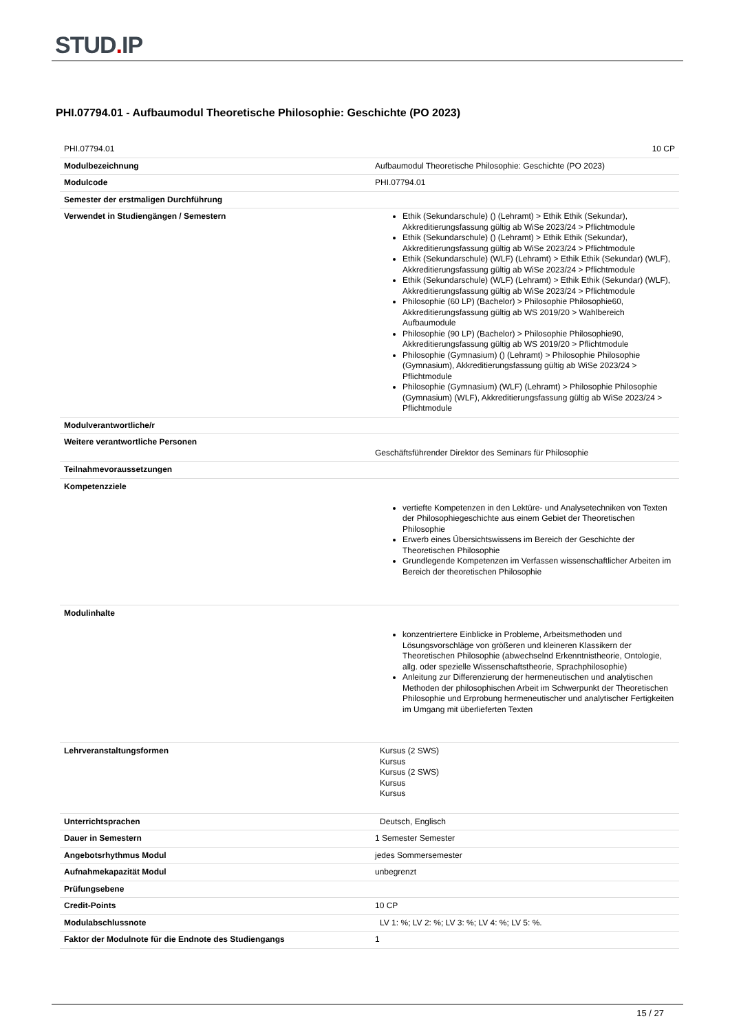STUD. IP
PHI.07794.01 - Aufbaumodul Theoretische Philosophie: Geschichte (PO 2023)
| PHI.07794.01 | 10 CP |
| Modulbezeichnung | Aufbaumodul Theoretische Philosophie: Geschichte (PO 2023) |
| Modulcode | PHI.07794.01 |
| Semester der erstmaligen Durchführung | |
| Verwendet in Studiengängen / Semestern | Ethik (Sekundarschule) () (Lehramt) > Ethik Ethik (Sekundar), Akkreditierungsfassung gültig ab WiSe 2023/24 > Pflichtmodule Ethik (Sekundarschule) () (Lehramt) > Ethik Ethik (Sekundar), Akkreditierungsfassung gültig ab WiSe 2023/24 > Pflichtmodule Ethik (Sekundarschule) (WLF) (Lehramt) > Ethik Ethik (Sekundar) (WLF), Akkreditierungsfassung gültig ab WiSe 2023/24 > Pflichtmodule Ethik (Sekundarschule) (WLF) (Lehramt) > Ethik Ethik (Sekundar) (WLF), Akkreditierungsfassung gültig ab WiSe 2023/24 > Pflichtmodule Philosophie (60 LP) (Bachelor) > Philosophie Philosophie60, Akkreditierungsfassung gültig ab WS 2019/20 > Wahlbereich Aufbaumodule Philosophie (90 LP) (Bachelor) > Philosophie Philosophie90, Akkreditierungsfassung gültig ab WS 2019/20 > Pflichtmodule Philosophie (Gymnasium) () (Lehramt) > Philosophie Philosophie (Gymnasium), Akkreditierungsfassung gültig ab WiSe 2023/24 > Pflichtmodule Philosophie (Gymnasium) (WLF) (Lehramt) > Philosophie Philosophie (Gymnasium) (WLF), Akkreditierungsfassung gültig ab WiSe 2023/24 > Pflichtmodule |
| Modulverantwortliche/r | |
| Weitere verantwortliche Personen | Geschäftsführender Direktor des Seminars für Philosophie |
| Teilnahmevoraussetzungen | |
| Kompetenzziele | vertiefte Kompetenzen in den Lektüre- und Analysetechniken von Texten der Philosophiegeschichte aus einem Gebiet der Theoretischen Philosophie Erwerb eines Übersichtswissens im Bereich der Geschichte der Theoretischen Philosophie Grundlegende Kompetenzen im Verfassen wissenschaftlicher Arbeiten im Bereich der theoretischen Philosophie |
| Modulinhalte | konzentriertere Einblicke in Probleme, Arbeitsmethoden und Lösungsvorschläge von größeren und kleineren Klassikern der Theoretischen Philosophie (abwechselnd Erkenntnistheorie, Ontologie, allg. oder spezielle Wissenschaftstheorie, Sprachphilosophie) Anleitung zur Differenzierung der hermeneutischen und analytischen Methoden der philosophischen Arbeit im Schwerpunkt der Theoretischen Philosophie und Erprobung hermeneutischer und analytischer Fertigkeiten im Umgang mit überlieferten Texten |
| Lehrveranstaltungsformen | Kursus (2 SWS) Kursus Kursus (2 SWS) Kursus Kursus |
| Unterrichtsprachen | Deutsch, Englisch |
| Dauer in Semestern | 1 Semester Semester |
| Angebotsrhythmus Modul | jedes Sommersemester |
| Aufnahmekapazität Modul | unbegrenzt |
| Prüfungsebene | |
| Credit-Points | 10 CP |
| Modulabschlussnote | LV 1: %; LV 2: %; LV 3: %; LV 4: %; LV 5: %. |
| Faktor der Modulnote für die Endnote des Studiengangs | 1 |
15 / 27